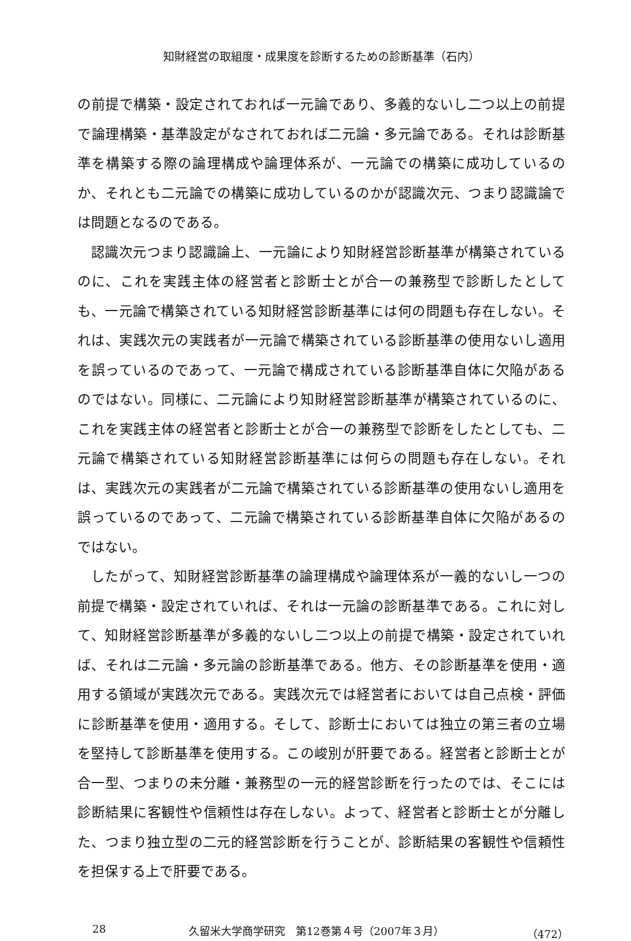知財経営の取組度・成果度を診断するための診断基準（石内）
の前提で構築・設定されておれば一元論であり、多義的ないし二つ以上の前提で論理構築・基準設定がなされておれば二元論・多元論である。それは診断基準を構築する際の論理構成や論理体系が、一元論での構築に成功しているのか、それとも二元論での構築に成功しているのかが認識次元、つまり認識論では問題となるのである。
認識次元つまり認識論上、一元論により知財経営診断基準が構築されているのに、これを実践主体の経営者と診断士とが合一の兼務型で診断したとしても、一元論で構築されている知財経営診断基準には何の問題も存在しない。それは、実践次元の実践者が一元論で構築されている診断基準の使用ないし適用を誤っているのであって、一元論で構成されている診断基準自体に欠陥があるのではない。同様に、二元論により知財経営診断基準が構築されているのに、これを実践主体の経営者と診断士とが合一の兼務型で診断をしたとしても、二元論で構築されている知財経営診断基準には何らの問題も存在しない。それは、実践次元の実践者が二元論で構築されている診断基準の使用ないし適用を誤っているのであって、二元論で構築されている診断基準自体に欠陥があるのではない。
したがって、知財経営診断基準の論理構成や論理体系が一義的ないし一つの前提で構築・設定されていれば、それは一元論の診断基準である。これに対して、知財経営診断基準が多義的ないし二つ以上の前提で構築・設定されていれば、それは二元論・多元論の診断基準である。他方、その診断基準を使用・適用する領域が実践次元である。実践次元では経営者においては自己点検・評価に診断基準を使用・適用する。そして、診断士においては独立の第三者の立場を堅持して診断基準を使用する。この峻別が肝要である。経営者と診断士とが合一型、つまりの未分離・兼務型の一元的経営診断を行ったのでは、そこには診断結果に客観性や信頼性は存在しない。よって、経営者と診断士とが分離した、つまり独立型の二元的経営診断を行うことが、診断結果の客観性や信頼性を担保する上で肝要である。
28 久留米大学商学研究　第12巻第４号（2007年３月） （472）